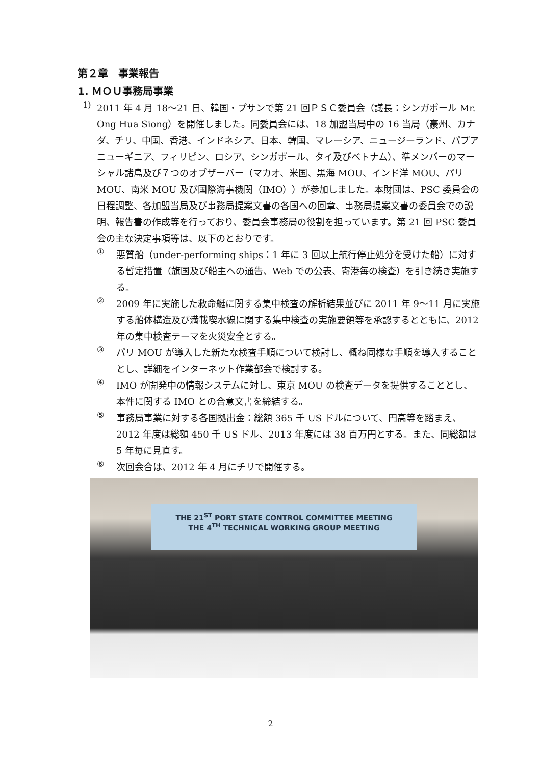第２章　事業報告
1. ＭＯＵ事務局事業
1)
2011 年 4 月 18～21 日、韓国・プサンで第 21 回ＰＳＣ委員会（議長：シンガポール Mr. Ong Hua Siong）を開催しました。同委員会には、18 加盟当局中の 16 当局（豪州、カナダ、チリ、中国、香港、インドネシア、日本、韓国、マレーシア、ニュージーランド、パプアニューギニア、フィリピン、ロシア、シンガポール、タイ及びベトナム）、準メンバーのマーシャル諸島及び７つのオブザーバー（マカオ、米国、黒海 MOU、インド洋 MOU、パリ MOU、南米 MOU 及び国際海事機関（IMO））が参加しました。本財団は、PSC 委員会の日程調整、各加盟当局及び事務局提案文書の各国への回章、事務局提案文書の委員会での説明、報告書の作成等を行っており、委員会事務局の役割を担っています。第 21 回 PSC 委員会の主な決定事項等は、以下のとおりです。
①
悪質船（under-performing ships：1 年に 3 回以上航行停止処分を受けた船）に対する暫定措置（旗国及び船主への通告、Web での公表、寄港毎の検査）を引き続き実施する。
②
2009 年に実施した救命艇に関する集中検査の解析結果並びに 2011 年 9～11 月に実施する船体構造及び満載喫水線に関する集中検査の実施要領等を承認するとともに、2012 年の集中検査テーマを火災安全とする。
③
パリ MOU が導入した新たな検査手順について検討し、概ね同様な手順を導入することとし、詳細をインターネット作業部会で検討する。
④
IMO が開発中の情報システムに対し、東京 MOU の検査データを提供することとし、本件に関する IMO との合意文書を締結する。
⑤
事務局事業に対する各国拠出金：総額 365 千 US ドルについて、円高等を踏まえ、2012 年度は総額 450 千 US ドル、2013 年度には 38 百万円とする。また、同総額は 5 年毎に見直す。
⑥
次回会合は、2012 年 4 月にチリで開催する。
THE 21<sup>ST</sup> PORT STATE CONTROL COMMITTEE MEETING
THE 4<sup>TH</sup> TECHNICAL WORKING GROUP MEETING
2